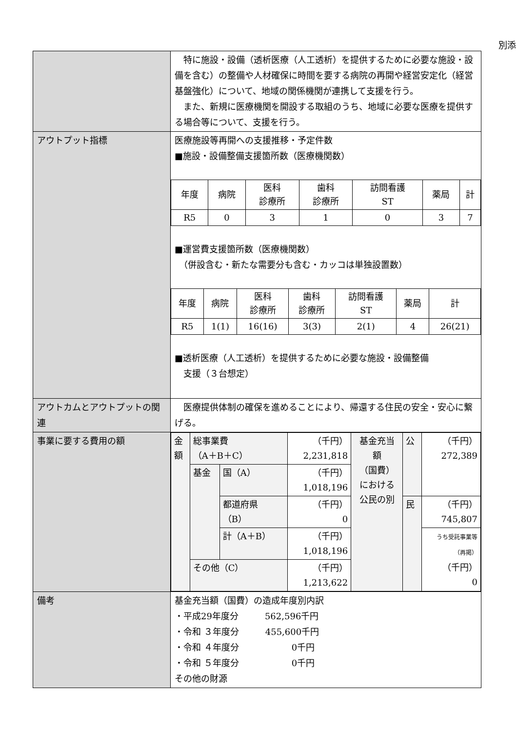別添
| | 特に施設・設備（透析医療（人工透析）を提供するために必要な施設・設備を含む）の整備や人材確保に時間を要する病院の再開や経営安定化（経営基盤強化）について、地域の関係機関が連携して支援を行う。 また、新規に医療機関を開設する取組のうち、地域に必要な医療を提供する場合等について、支援を行う。 |
| アウトプット指標 | 医療施設等再開への支援推移・予定件数 ■施設・設備整備支援箇所数（医療機関数） / 年度 / 病院 / 医科 診療所 / 歯科 診療所 / 訪問看護 ST / 薬局 / 計 / / R5 / 0 / 3 / 1 / 0 / 3 / 7 / ■運営費支援箇所数（医療機関数） （併設含む・新たな需要分も含む・カッコは単独設置数） / 年度 / 病院 / 医科 診療所 / 歯科 診療所 / 訪問看護 ST / 薬局 / 計 / / R5 / 1(1) / 16(16) / 3(3) / 2(1) / 4 / 26(21) / ■透析医療（人工透析）を提供するために必要な施設・設備整備 支援（３台想定） |
| アウトカムとアウトプットの関連 | 医療提供体制の確保を進めることにより、帰還する住民の安全・安心に繋げる。 |
| 事業に要する費用の額 | / 金 額 / 総事業費 （A＋B＋C） / / （千円） 2,231,818 / 基金充当 額 （国費） における 公民の別 / 公 / （千円） 272,389 / / / 基金 / 国（A） / （千円） 1,018,196 / / / / / / / 都道府県 （B） / （千円） 0 / / 民 / （千円） 745,807 / / / / 計（A＋B） / （千円） 1,018,196 / / / うち受託事業等 （再掲） （千円） 0 / / / その他（C） / / （千円） 1,213,622 / / / / |
| 備考 | 基金充当額（国費）の造成年度別内訳 ・平成29年度分 562,596千円 ・令和 ３年度分 455,600千円 ・令和 ４年度分 0千円 ・令和 ５年度分 0千円 その他の財源 |